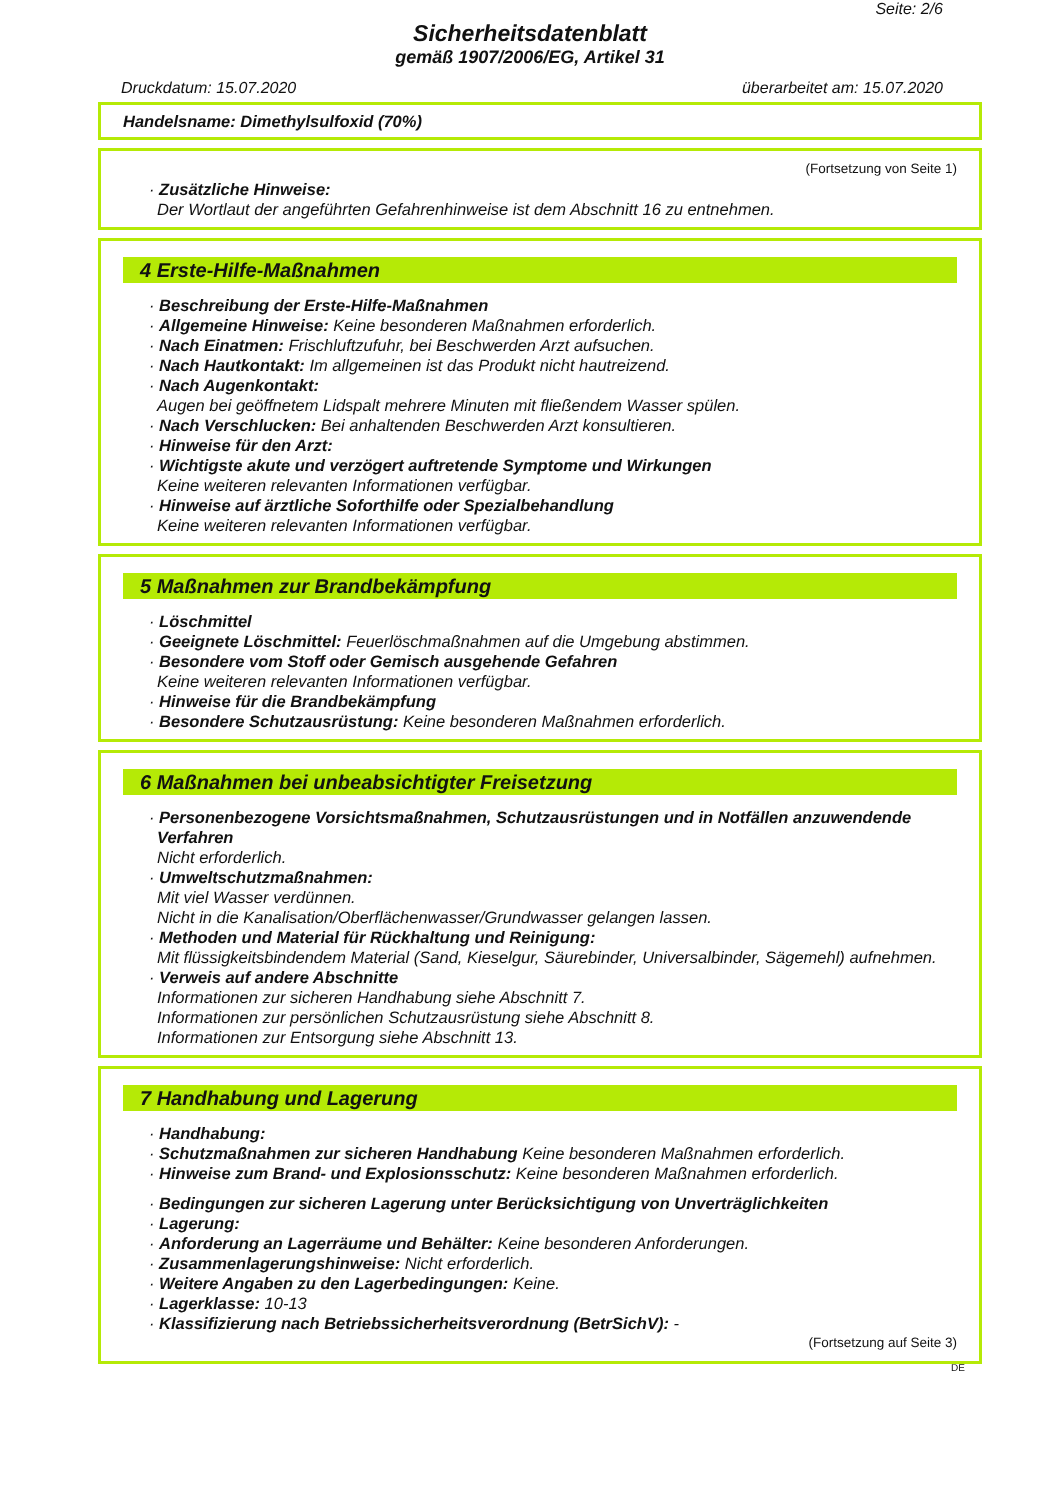Seite: 2/6
Sicherheitsdatenblatt
gemäß 1907/2006/EG, Artikel 31
Druckdatum: 15.07.2020 überarbeitet am: 15.07.2020
Handelsname: Dimethylsulfoxid (70%)
(Fortsetzung von Seite 1)
· Zusätzliche Hinweise:
Der Wortlaut der angeführten Gefahrenhinweise ist dem Abschnitt 16 zu entnehmen.
4 Erste-Hilfe-Maßnahmen
· Beschreibung der Erste-Hilfe-Maßnahmen
· Allgemeine Hinweise: Keine besonderen Maßnahmen erforderlich.
· Nach Einatmen: Frischluftzufuhr, bei Beschwerden Arzt aufsuchen.
· Nach Hautkontakt: Im allgemeinen ist das Produkt nicht hautreizend.
· Nach Augenkontakt:
Augen bei geöffnetem Lidspalt mehrere Minuten mit fließendem Wasser spülen.
· Nach Verschlucken: Bei anhaltenden Beschwerden Arzt konsultieren.
· Hinweise für den Arzt:
· Wichtigste akute und verzögert auftretende Symptome und Wirkungen
Keine weiteren relevanten Informationen verfügbar.
· Hinweise auf ärztliche Soforthilfe oder Spezialbehandlung
Keine weiteren relevanten Informationen verfügbar.
5 Maßnahmen zur Brandbekämpfung
· Löschmittel
· Geeignete Löschmittel: Feuerlöschmaßnahmen auf die Umgebung abstimmen.
· Besondere vom Stoff oder Gemisch ausgehende Gefahren
Keine weiteren relevanten Informationen verfügbar.
· Hinweise für die Brandbekämpfung
· Besondere Schutzausrüstung: Keine besonderen Maßnahmen erforderlich.
6 Maßnahmen bei unbeabsichtigter Freisetzung
· Personenbezogene Vorsichtsmaßnahmen, Schutzausrüstungen und in Notfällen anzuwendende Verfahren
Nicht erforderlich.
· Umweltschutzmaßnahmen:
Mit viel Wasser verdünnen.
Nicht in die Kanalisation/Oberflächenwasser/Grundwasser gelangen lassen.
· Methoden und Material für Rückhaltung und Reinigung:
Mit flüssigkeitsbindendem Material (Sand, Kieselgur, Säurebinder, Universalbinder, Sägemehl) aufnehmen.
· Verweis auf andere Abschnitte
Informationen zur sicheren Handhabung siehe Abschnitt 7.
Informationen zur persönlichen Schutzausrüstung siehe Abschnitt 8.
Informationen zur Entsorgung siehe Abschnitt 13.
7 Handhabung und Lagerung
· Handhabung:
· Schutzmaßnahmen zur sicheren Handhabung Keine besonderen Maßnahmen erforderlich.
· Hinweise zum Brand- und Explosionsschutz: Keine besonderen Maßnahmen erforderlich.
· Bedingungen zur sicheren Lagerung unter Berücksichtigung von Unverträglichkeiten
· Lagerung:
· Anforderung an Lagerräume und Behälter: Keine besonderen Anforderungen.
· Zusammenlagerungshinweise: Nicht erforderlich.
· Weitere Angaben zu den Lagerbedingungen: Keine.
· Lagerklasse: 10-13
· Klassifizierung nach Betriebssicherheitsverordnung (BetrSichV): -
(Fortsetzung auf Seite 3)
DE